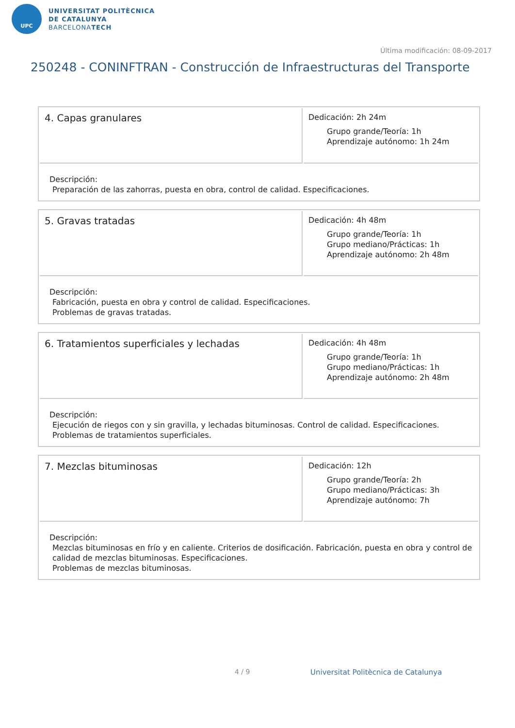UPC
UNIVERSITAT POLITÈCNICA
DE CATALUNYA
BARCELONATECH
Última modificación: 08-09-2017
250248 - CONINFTRAN - Construcción de Infraestructuras del Transporte
| 4. Capas granulares | Dedicación: 2h 24m Grupo grande/Teoría: 1h Aprendizaje autónomo: 1h 24m |
| Descripción: Preparación de las zahorras, puesta en obra, control de calidad. Especificaciones. | |
| 5. Gravas tratadas | Dedicación: 4h 48m Grupo grande/Teoría: 1h Grupo mediano/Prácticas: 1h Aprendizaje autónomo: 2h 48m |
| Descripción: Fabricación, puesta en obra y control de calidad. Especificaciones. Problemas de gravas tratadas. | |
| 6. Tratamientos superficiales y lechadas | Dedicación: 4h 48m Grupo grande/Teoría: 1h Grupo mediano/Prácticas: 1h Aprendizaje autónomo: 2h 48m |
| Descripción: Ejecución de riegos con y sin gravilla, y lechadas bituminosas. Control de calidad. Especificaciones. Problemas de tratamientos superficiales. | |
| 7. Mezclas bituminosas | Dedicación: 12h Grupo grande/Teoría: 2h Grupo mediano/Prácticas: 3h Aprendizaje autónomo: 7h |
| Descripción: Mezclas bituminosas en frío y en caliente. Criterios de dosificación. Fabricación, puesta en obra y control de calidad de mezclas bituminosas. Especificaciones. Problemas de mezclas bituminosas. | |
4 / 9
Universitat Politècnica de Catalunya